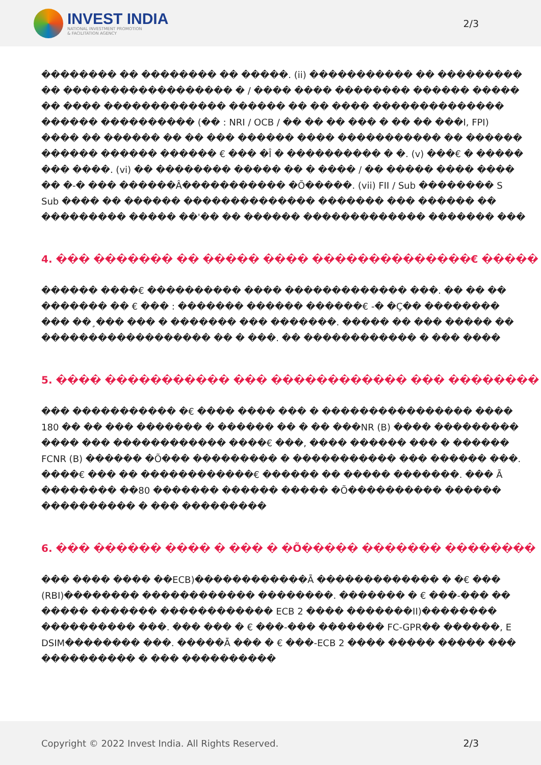INVEST INDIA
NATIONAL INVESTMENT PROMOTION
& FACILITATION AGENCY
2/3
�������� �� �������� �� �����. (ii) ����������� �� ���������
�� ������������������ � / ���� ���� �������� ������ �����
�� ���� ������������� ������ �� �� ���� ��������������
������ ���������� (�� : NRI / OCB / �� �� �� ��� � �� �� ���I, FPI)
���� �� ������ �� �� ��� ������ ���� ����������� �� ������
������ ������ ������ € ��� �Î � ���������� � �. (v) ���€ � �����
��� ����. (vi) �� �������� ����� �� � ���� / �� ����� ���� ����
�� �-� ��� ������Â����������� �Õ�����. (vii) FII / Sub �������� S
Sub ���� �� ������ �������������� ������� ��� ������ ��
��������� ����� ��'�� �� ������ ������������� ������� ���
4. ��� ������� �� ����� ���� ��������������€ ����� �
������ ����€ ���������� ���� ������������� ���. �� �� ��
������� �� € ��� : ������� ������ ������€ -� �Ç�� ��������
��� ��¸��� ��� � ������� ��� �������. ����� �� ��� ����� ��
������������������ �� � ���. �� ������������ � ��� ����
5. ���� ����������� ��� ������������ ��� ��������
��� ����������� �€ ���� ���� ��� � ���������������� ����
180 �� �� ��� ������� � ������ �� � �� ���NR (B) ���� ���������
���� ��� ������������ ����€ ���, ���� ������ ��� � ������
FCNR (B) ������ �Õ��� ��������� � ����������� ��� ������ ���.
����€ ��� �� ������������€ ������ �� ����� �������. ��� Ā
�������� ��80 ������� ������ ����� �Õ���������� ������
���������� � ��� ���������
6. ��� ������ ���� � ��� � �Õ����� ������� ��������
��� ���� ���� ��ECB)������������Ā ������������� � �€ ���
(RBI)�������� ������������ ��������. ������� � € ���-��� ��
����� ������� ������������ ECB 2 ���� �������II)��������
���������� ���. ��� ��� � € ���-��� ������� FC-GPR�� ������, E
DSIM�������� ���. �����Ā ��� � € ���-ECB 2 ���� ����� ����� ���
���������� � ��� ����������
Copyright © 2022 Invest India. All Rights Reserved. 2/3